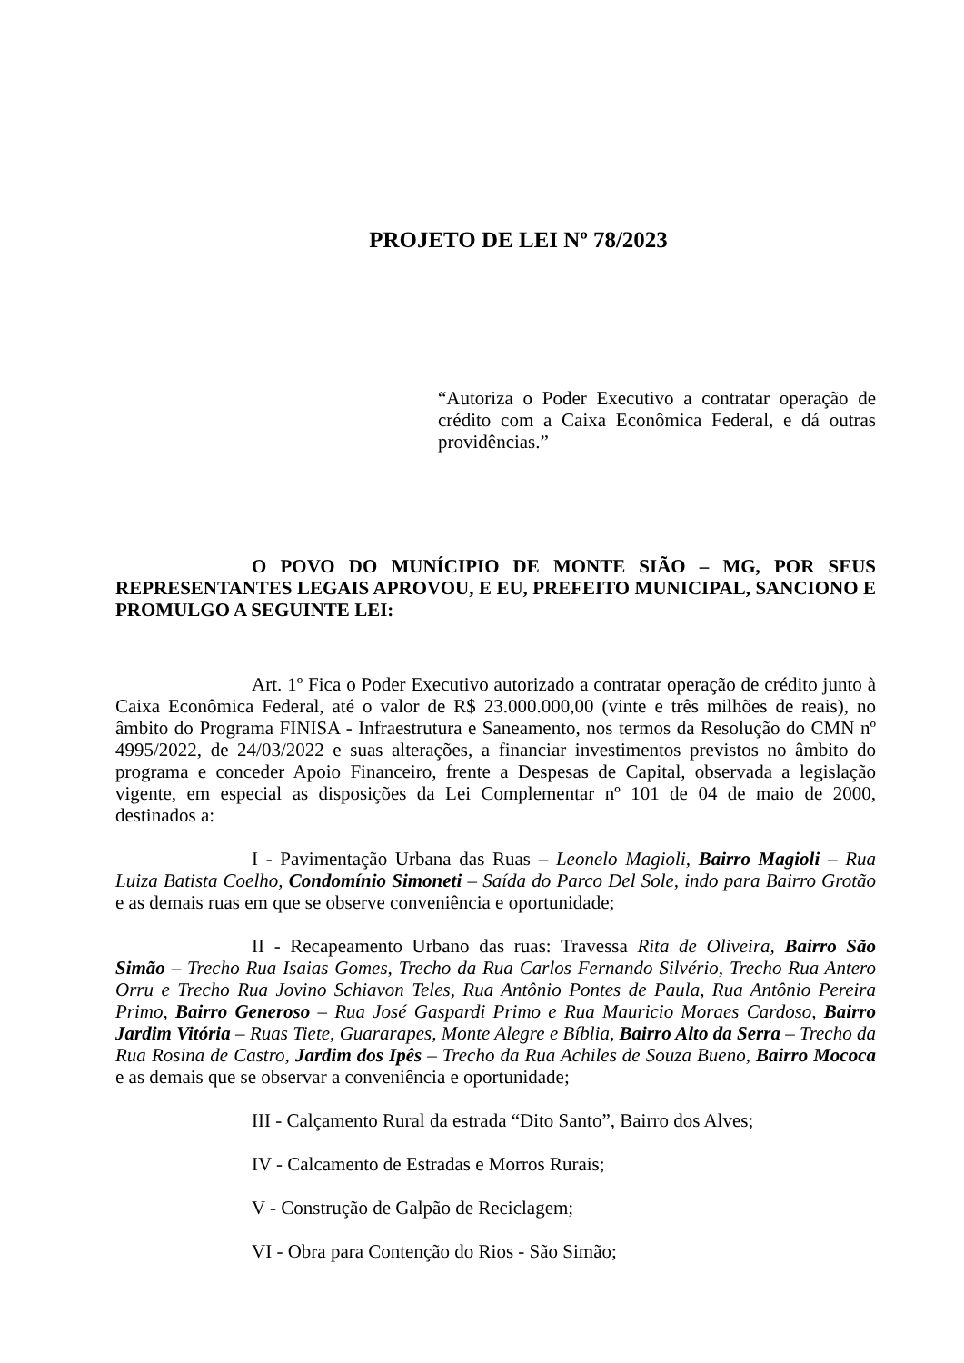PROJETO DE LEI Nº 78/2023
“Autoriza o Poder Executivo a contratar operação de crédito com a Caixa Econômica Federal, e dá outras providências.”
O POVO DO MUNÍCIPIO DE MONTE SIÃO – MG, POR SEUS REPRESENTANTES LEGAIS APROVOU, E EU, PREFEITO MUNICIPAL, SANCIONO E PROMULGO A SEGUINTE LEI:
Art. 1º Fica o Poder Executivo autorizado a contratar operação de crédito junto à Caixa Econômica Federal, até o valor de R$ 23.000.000,00 (vinte e três milhões de reais), no âmbito do Programa FINISA - Infraestrutura e Saneamento, nos termos da Resolução do CMN nº 4995/2022, de 24/03/2022 e suas alterações, a financiar investimentos previstos no âmbito do programa e conceder Apoio Financeiro, frente a Despesas de Capital, observada a legislação vigente, em especial as disposições da Lei Complementar nº 101 de 04 de maio de 2000, destinados a:
I - Pavimentação Urbana das Ruas – Leonelo Magioli, Bairro Magioli – Rua Luiza Batista Coelho, Condomínio Simoneti – Saída do Parco Del Sole, indo para Bairro Grotão e as demais ruas em que se observe conveniência e oportunidade;
II - Recapeamento Urbano das ruas: Travessa Rita de Oliveira, Bairro São Simão – Trecho Rua Isaias Gomes, Trecho da Rua Carlos Fernando Silvério, Trecho Rua Antero Orru e Trecho Rua Jovino Schiavon Teles, Rua Antônio Pontes de Paula, Rua Antônio Pereira Primo, Bairro Generoso – Rua José Gaspardi Primo e Rua Mauricio Moraes Cardoso, Bairro Jardim Vitória – Ruas Tiete, Guararapes, Monte Alegre e Bíblia, Bairro Alto da Serra – Trecho da Rua Rosina de Castro, Jardim dos Ipês – Trecho da Rua Achiles de Souza Bueno, Bairro Mococa e as demais que se observar a conveniência e oportunidade;
III - Calçamento Rural da estrada “Dito Santo”, Bairro dos Alves;
IV - Calcamento de Estradas e Morros Rurais;
V - Construção de Galpão de Reciclagem;
VI - Obra para Contenção do Rios - São Simão;